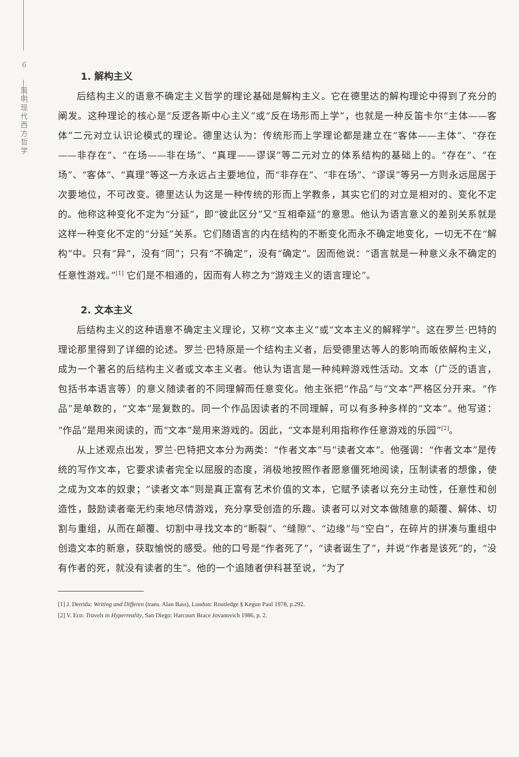6
简
明
现
代
西
方
哲
学
1. 解构主义
后结构主义的语意不确定主义哲学的理论基础是解构主义。它在德里达的解构理论中得到了充分的阐发。这种理论的核心是“反逻各斯中心主义”或“反在场形而上学”，也就是一种反笛卡尔“主体——客体”二元对立认识论模式的理论。德里达认为：传统形而上学理论都是建立在“客体——主体”、“存在——非存在”、“在场——非在场”、“真理——谬误”等二元对立的体系结构的基础上的。“存在”、“在场”、“客体”、“真理”等这一方永远占主要地位，而“非存在”、“非在场”、“谬误”等另一方则永远屈居于次要地位，不可改变。德里达认为这是一种传统的形而上学教条，其实它们的对立是相对的、变化不定的。他称这种变化不定为“分延”，即“彼此区分”又“互相牵延”的意思。他认为语言意义的差别关系就是这样一种变化不定的“分延”关系。它们随语言的内在结构的不断变化而永不确定地变化，一切无不在“解构”中。只有“异”，没有“同”；只有“不确定”，没有“确定”。因而他说：“语言就是一种意义永不确定的任意性游戏。”<sup>[1]</sup> 它们是不相通的，因而有人称之为“游戏主义的语言理论”。
2. 文本主义
后结构主义的这种语意不确定主义理论，又称“文本主义”或“文本主义的解释学”。这在罗兰·巴特的理论那里得到了详细的论述。罗兰·巴特原是一个结构主义者，后受德里达等人的影响而皈依解构主义，成为一个著名的后结构主义者或文本主义者。他认为语言是一种纯粹游戏性活动。文本（广泛的语言，包括书本语言等）的意义随读者的不同理解而任意变化。他主张把“作品”与“文本”严格区分开来。“作品”是单数的，“文本”是复数的。同一个作品因读者的不同理解，可以有多种多样的“文本”。他写道：“作品”是用来阅读的，而“文本”是用来游戏的。因此，“文本是利用指称作任意游戏的乐园”<sup>[2]</sup>。
从上述观点出发，罗兰·巴特把文本分为两类：“作者文本”与“读者文本”。他强调：“作者文本”是传统的写作文本，它要求读者完全以屈服的态度，消极地按照作者愿意僵死地阅读，压制读者的想像，使之成为文本的奴隶；“读者文本”则是真正富有艺术价值的文本，它赋予读者以充分主动性，任意性和创造性，鼓励读者毫无约束地尽情游戏，充分享受创造的乐趣。读者可以对文本做随意的颠覆、解体、切割与重组，从而在颠覆、切割中寻找文本的“断裂”、“缝隙”、“边缘”与“空白”，在碎片的拼凑与重组中创造文本的新意，获取愉悦的感受。他的口号是“作者死了”，“读者诞生了”，并说“作者是该死”的，“没有作者的死，就没有读者的生”。他的一个追随者伊科甚至说，“为了
[1] J. Derrida: Writing and Differen (trans. Alan Bass), London: Routledge § Kegun Paul 1978, p.292.
[2] V. Eco: Travels in Hyperreality, San Diego: Harcourt Brace Jovanovich 1986, p. 2.